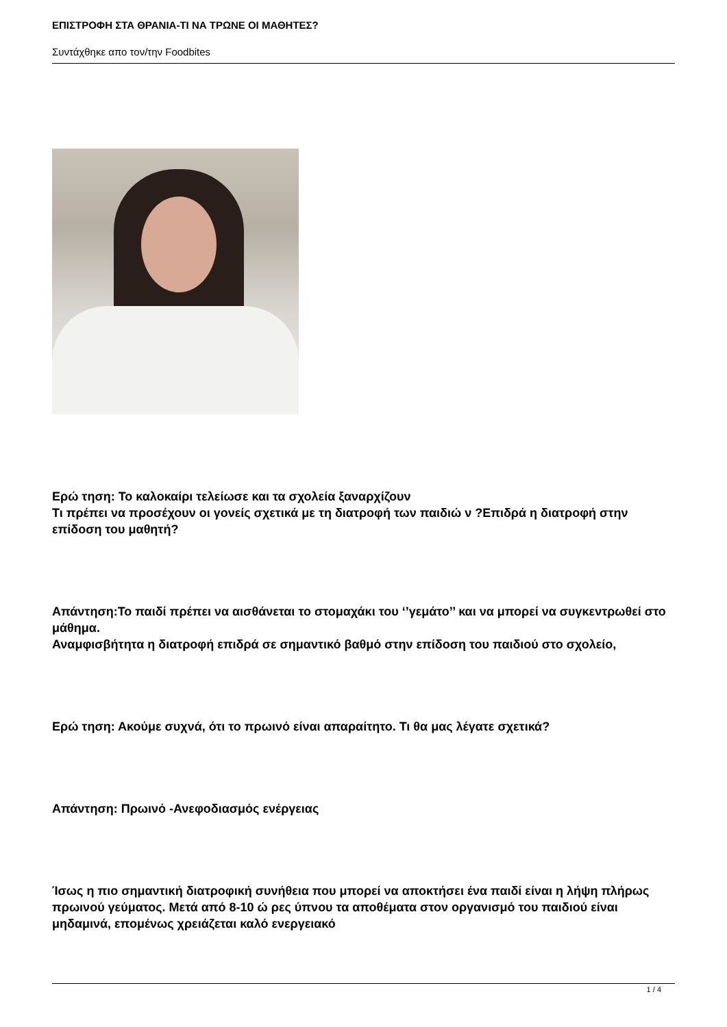ΕΠΙΣΤΡΟΦΗ ΣΤΑ ΘΡΑΝΙΑ-ΤΙ ΝΑ ΤΡΩΝΕ ΟΙ ΜΑΘΗΤΕΣ?
Συντάχθηκε απο τον/την Foodbites
Ερώ τηση: Το καλοκαίρι τελείωσε και τα σχολεία ξαναρχίζουν
Τι πρέπει να προσέχουν οι γονείς σχετικά με τη διατροφή των παιδιώ ν ?Επιδρά η διατροφή στην επίδοση του μαθητή?
Απάντηση:Το παιδί πρέπει να αισθάνεται το στομαχάκι του ‘’γεμάτο’’ και να μπορεί να συγκεντρωθεί στο μάθημα.
Αναμφισβήτητα η διατροφή επιδρά σε σημαντικό βαθμό στην επίδοση του παιδιού στο σχολείο,
Ερώ τηση: Ακούμε συχνά, ότι το πρωινό είναι απαραίτητο. Τι θα μας λέγατε σχετικά?
Απάντηση: Πρωινό -Ανεφοδιασμός ενέργειας
Ίσως η πιο σημαντική διατροφική συνήθεια που μπορεί να αποκτήσει ένα παιδί είναι η λήψη πλήρως πρωινού γεύματος. Μετά από 8-10 ώ ρες ύπνου τα αποθέματα στον οργανισμό του παιδιού είναι μηδαμινά, επομένως χρειάζεται καλό ενεργειακό
1 / 4